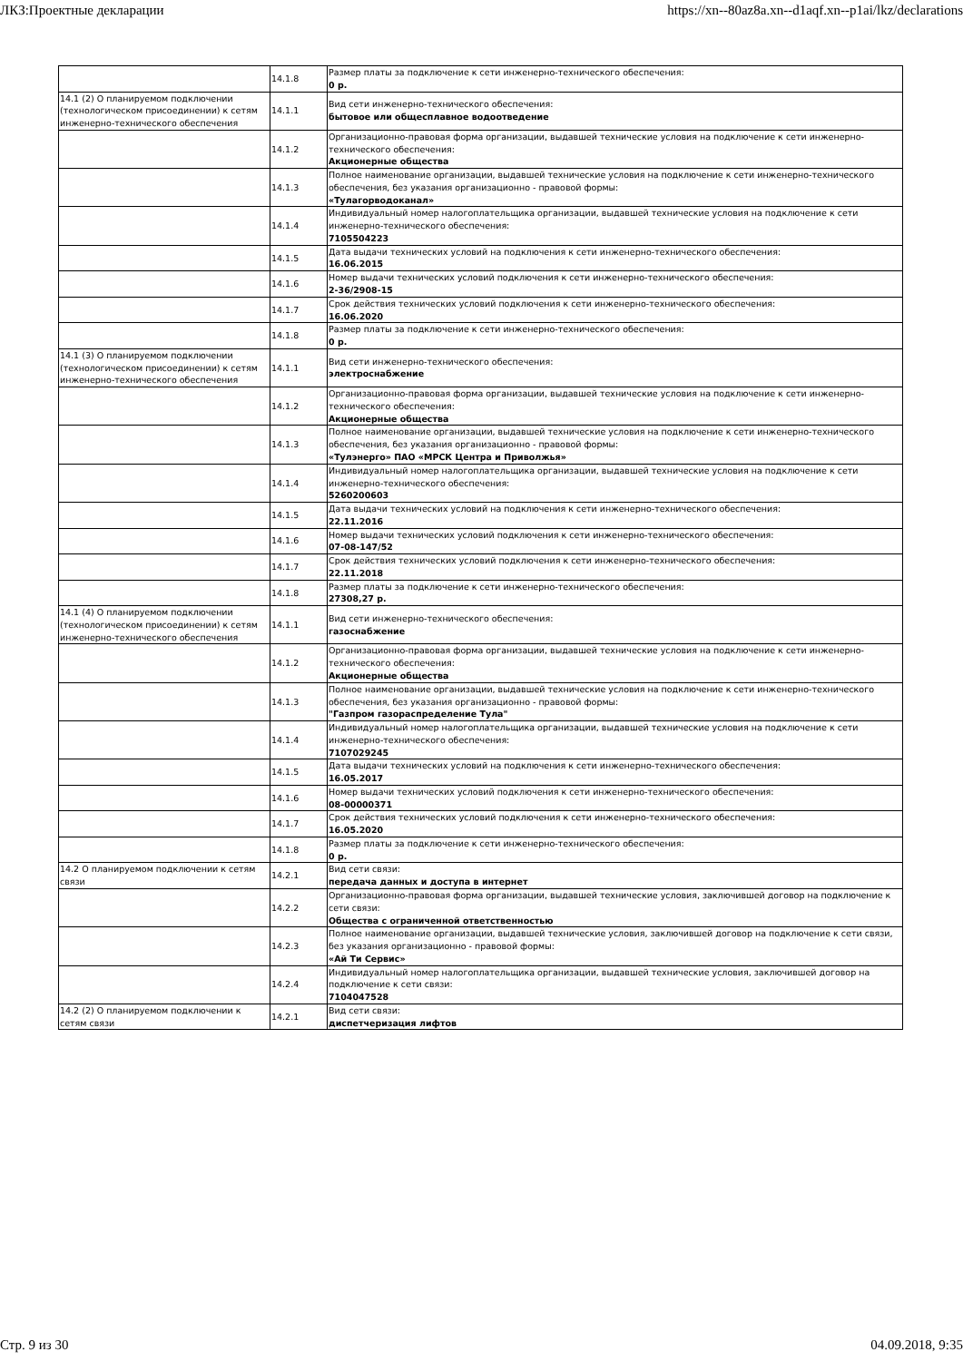ЛКЗ:Проектные декларации https://xn--80az8a.xn--d1aqf.xn--p1ai/lkz/declarations
| | 14.1.8 | Размер платы за подключение к сети инженерно-технического обеспечения: 0 р. |
| 14.1 (2) О планируемом подключении (технологическом присоединении) к сетям инженерно-технического обеспечения | 14.1.1 | Вид сети инженерно-технического обеспечения: бытовое или общесплавное водоотведение |
| | 14.1.2 | Организационно-правовая форма организации, выдавшей технические условия на подключение к сети инженерно-технического обеспечения: Акционерные общества |
| | 14.1.3 | Полное наименование организации, выдавшей технические условия на подключение к сети инженерно-технического обеспечения, без указания организационно - правовой формы: «Тулагорводоканал» |
| | 14.1.4 | Индивидуальный номер налогоплательщика организации, выдавшей технические условия на подключение к сети инженерно-технического обеспечения: 7105504223 |
| | 14.1.5 | Дата выдачи технических условий на подключения к сети инженерно-технического обеспечения: 16.06.2015 |
| | 14.1.6 | Номер выдачи технических условий подключения к сети инженерно-технического обеспечения: 2-36/2908-15 |
| | 14.1.7 | Срок действия технических условий подключения к сети инженерно-технического обеспечения: 16.06.2020 |
| | 14.1.8 | Размер платы за подключение к сети инженерно-технического обеспечения: 0 р. |
| 14.1 (3) О планируемом подключении (технологическом присоединении) к сетям инженерно-технического обеспечения | 14.1.1 | Вид сети инженерно-технического обеспечения: электроснабжение |
| | 14.1.2 | Организационно-правовая форма организации, выдавшей технические условия на подключение к сети инженерно-технического обеспечения: Акционерные общества |
| | 14.1.3 | Полное наименование организации, выдавшей технические условия на подключение к сети инженерно-технического обеспечения, без указания организационно - правовой формы: «Тулэнерго» ПАО «МРСК Центра и Приволжья» |
| | 14.1.4 | Индивидуальный номер налогоплательщика организации, выдавшей технические условия на подключение к сети инженерно-технического обеспечения: 5260200603 |
| | 14.1.5 | Дата выдачи технических условий на подключения к сети инженерно-технического обеспечения: 22.11.2016 |
| | 14.1.6 | Номер выдачи технических условий подключения к сети инженерно-технического обеспечения: 07-08-147/52 |
| | 14.1.7 | Срок действия технических условий подключения к сети инженерно-технического обеспечения: 22.11.2018 |
| | 14.1.8 | Размер платы за подключение к сети инженерно-технического обеспечения: 27308,27 р. |
| 14.1 (4) О планируемом подключении (технологическом присоединении) к сетям инженерно-технического обеспечения | 14.1.1 | Вид сети инженерно-технического обеспечения: газоснабжение |
| | 14.1.2 | Организационно-правовая форма организации, выдавшей технические условия на подключение к сети инженерно-технического обеспечения: Акционерные общества |
| | 14.1.3 | Полное наименование организации, выдавшей технические условия на подключение к сети инженерно-технического обеспечения, без указания организационно - правовой формы: "Газпром газораспределение Тула" |
| | 14.1.4 | Индивидуальный номер налогоплательщика организации, выдавшей технические условия на подключение к сети инженерно-технического обеспечения: 7107029245 |
| | 14.1.5 | Дата выдачи технических условий на подключения к сети инженерно-технического обеспечения: 16.05.2017 |
| | 14.1.6 | Номер выдачи технических условий подключения к сети инженерно-технического обеспечения: 08-00000371 |
| | 14.1.7 | Срок действия технических условий подключения к сети инженерно-технического обеспечения: 16.05.2020 |
| | 14.1.8 | Размер платы за подключение к сети инженерно-технического обеспечения: 0 р. |
| 14.2 О планируемом подключении к сетям связи | 14.2.1 | Вид сети связи: передача данных и доступа в интернет |
| | 14.2.2 | Организационно-правовая форма организации, выдавшей технические условия, заключившей договор на подключение к сети связи: Общества с ограниченной ответственностью |
| | 14.2.3 | Полное наименование организации, выдавшей технические условия, заключившей договор на подключение к сети связи, без указания организационно - правовой формы: «Ай Ти Сервис» |
| | 14.2.4 | Индивидуальный номер налогоплательщика организации, выдавшей технические условия, заключившей договор на подключение к сети связи: 7104047528 |
| 14.2 (2) О планируемом подключении к сетям связи | 14.2.1 | Вид сети связи: диспетчеризация лифтов |
Стр. 9 из 30 04.09.2018, 9:35